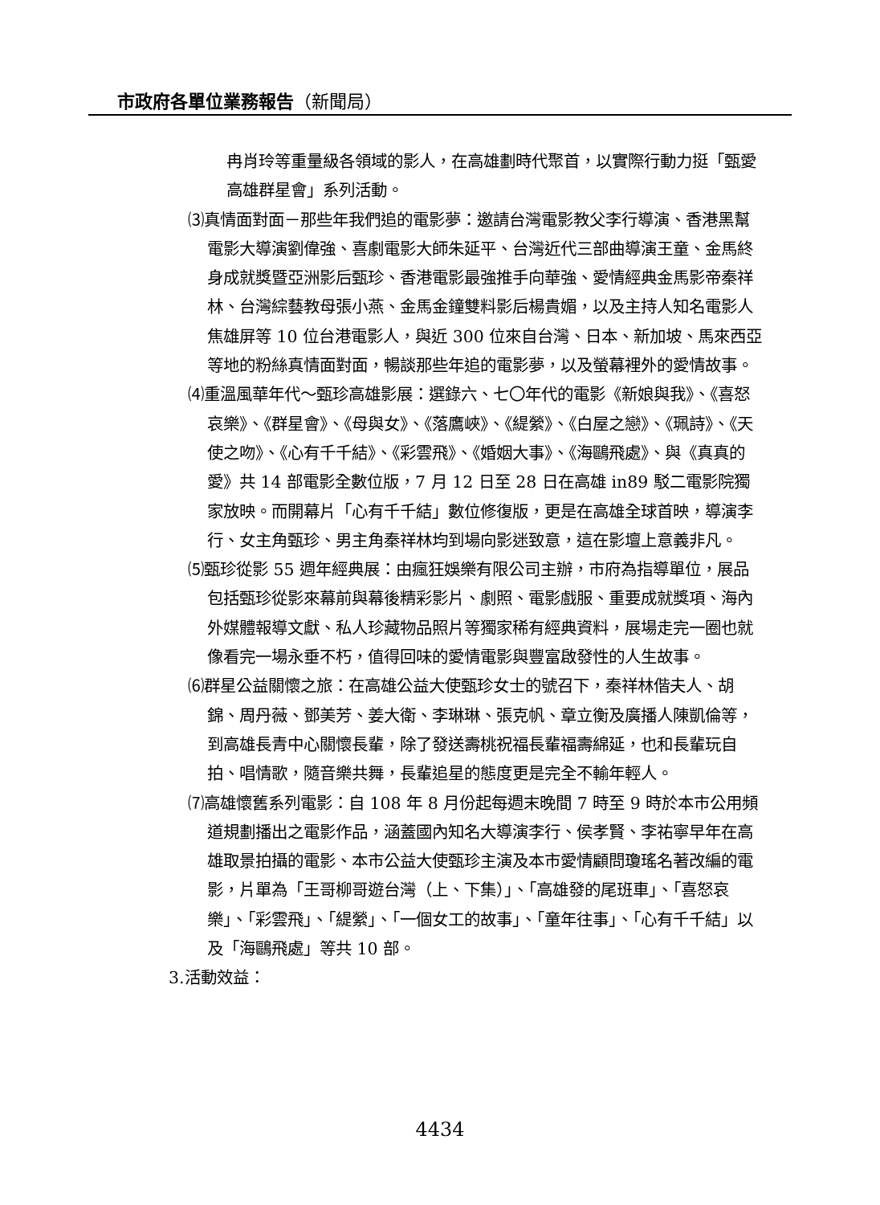市政府各單位業務報告（新聞局）
冉肖玲等重量級各領域的影人，在高雄劃時代聚首，以實際行動力挺「甄愛高雄群星會」系列活動。
⑶真情面對面－那些年我們追的電影夢：邀請台灣電影教父李行導演、香港黑幫電影大導演劉偉強、喜劇電影大師朱延平、台灣近代三部曲導演王童、金馬終身成就獎暨亞洲影后甄珍、香港電影最強推手向華強、愛情經典金馬影帝秦祥林、台灣綜藝教母張小燕、金馬金鐘雙料影后楊貴媚，以及主持人知名電影人焦雄屏等 10 位台港電影人，與近 300 位來自台灣、日本、新加坡、馬來西亞等地的粉絲真情面對面，暢談那些年追的電影夢，以及螢幕裡外的愛情故事。
⑷重溫風華年代～甄珍高雄影展：選錄六、七〇年代的電影《新娘與我》、《喜怒哀樂》、《群星會》、《母與女》、《落鷹峽》、《緹縈》、《白屋之戀》、《珮詩》、《天使之吻》、《心有千千結》、《彩雲飛》、《婚姻大事》、《海鷗飛處》、與《真真的愛》共 14 部電影全數位版，7 月 12 日至 28 日在高雄 in89 駁二電影院獨家放映。而開幕片「心有千千結」數位修復版，更是在高雄全球首映，導演李行、女主角甄珍、男主角秦祥林均到場向影迷致意，這在影壇上意義非凡。
⑸甄珍從影 55 週年經典展：由瘋狂娛樂有限公司主辦，市府為指導單位，展品包括甄珍從影來幕前與幕後精彩影片、劇照、電影戲服、重要成就獎項、海內外媒體報導文獻、私人珍藏物品照片等獨家稀有經典資料，展場走完一圈也就像看完一場永垂不朽，值得回味的愛情電影與豐富啟發性的人生故事。
⑹群星公益關懷之旅：在高雄公益大使甄珍女士的號召下，秦祥林偕夫人、胡錦、周丹薇、鄧美芳、姜大衛、李琳琳、張克帆、章立衡及廣播人陳凱倫等，到高雄長青中心關懷長輩，除了發送壽桃祝福長輩福壽綿延，也和長輩玩自拍、唱情歌，隨音樂共舞，長輩追星的態度更是完全不輸年輕人。
⑺高雄懷舊系列電影：自 108 年 8 月份起每週末晚間 7 時至 9 時於本市公用頻道規劃播出之電影作品，涵蓋國內知名大導演李行、侯孝賢、李祐寧早年在高雄取景拍攝的電影、本市公益大使甄珍主演及本市愛情顧問瓊瑤名著改編的電影，片單為「王哥柳哥遊台灣（上、下集）」、「高雄發的尾班車」、「喜怒哀樂」、「彩雲飛」、「緹縈」、「一個女工的故事」、「童年往事」、「心有千千結」以及「海鷗飛處」等共 10 部。
3.活動效益：
4434